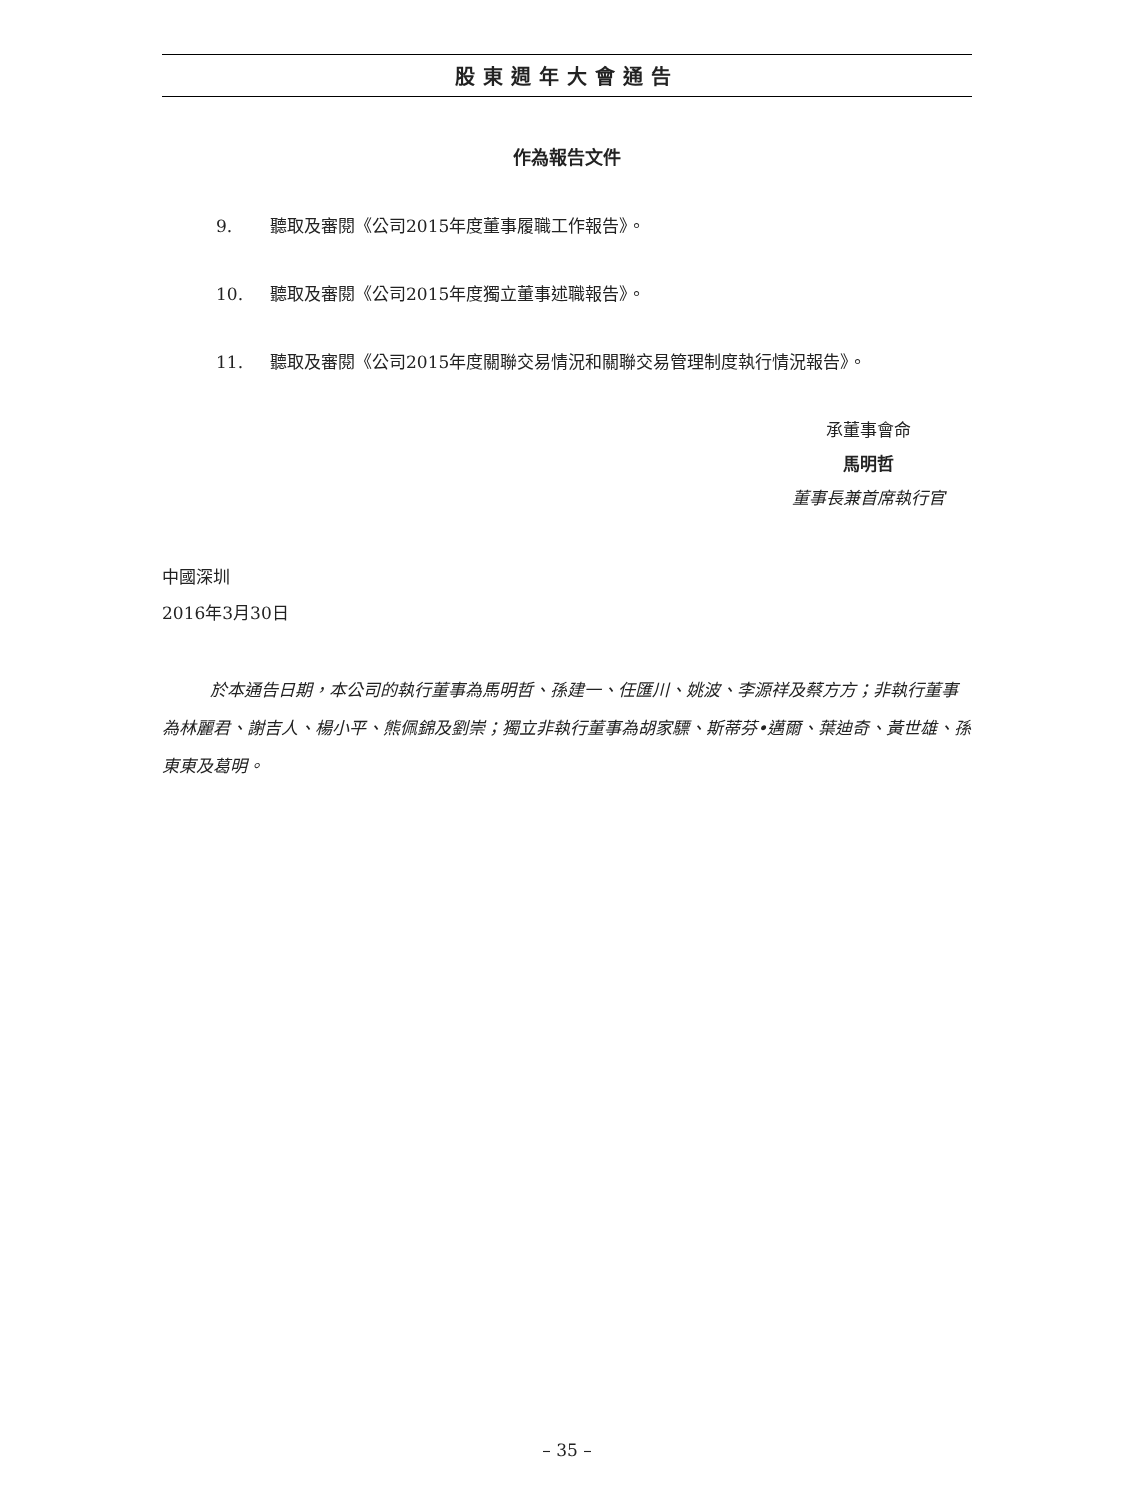股東週年大會通告
作為報告文件
9. 聽取及審閱《公司2015年度董事履職工作報告》。
10. 聽取及審閱《公司2015年度獨立董事述職報告》。
11. 聽取及審閱《公司2015年度關聯交易情況和關聯交易管理制度執行情況報告》。
承董事會命
馬明哲
董事長兼首席執行官
中國深圳
2016年3月30日
於本通告日期，本公司的執行董事為馬明哲、孫建一、任匯川、姚波、李源祥及蔡方方；非執行董事為林麗君、謝吉人、楊小平、熊佩錦及劉崇；獨立非執行董事為胡家驃、斯蒂芬•邁爾、葉迪奇、黃世雄、孫東東及葛明。
– 35 –